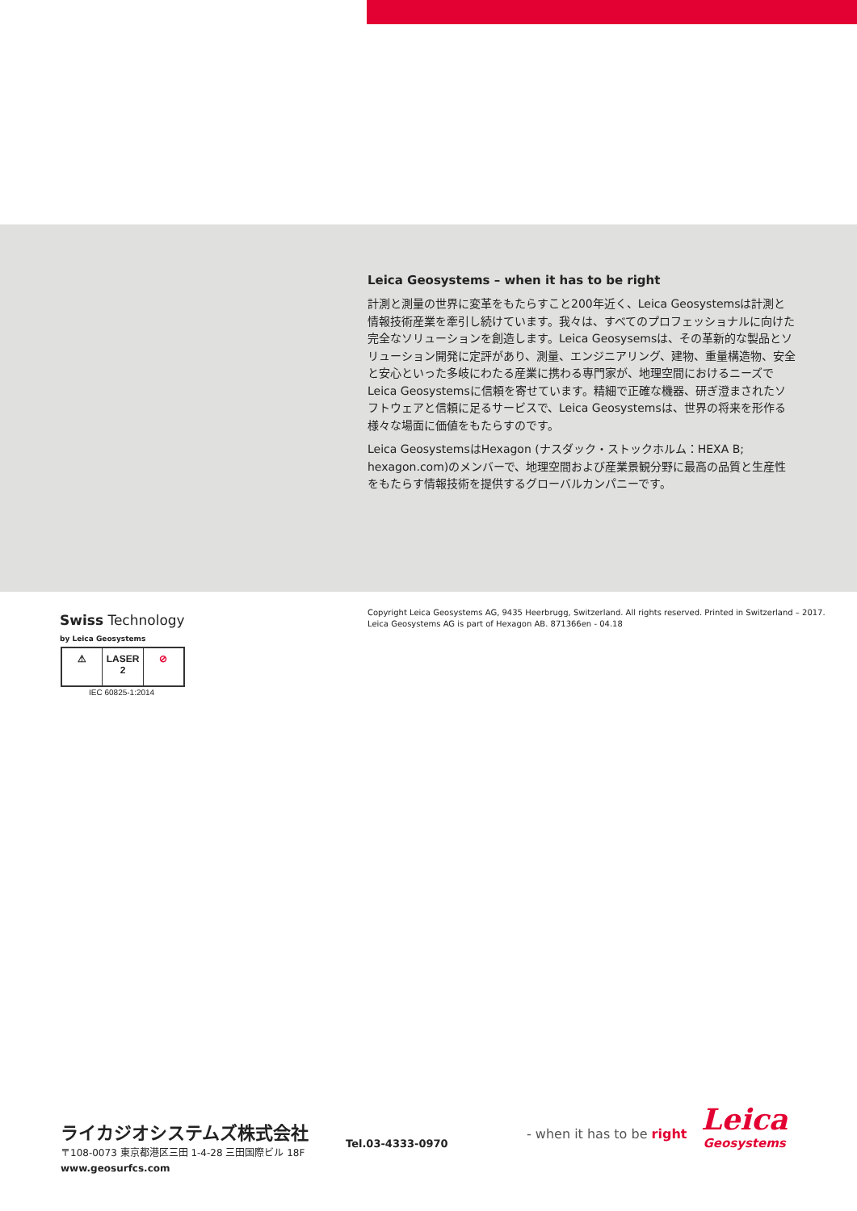Leica Geosystems – when it has to be right
計測と測量の世界に変革をもたらすこと200年近く、Leica Geosystemsは計測と情報技術産業を牽引し続けています。我々は、すべてのプロフェッショナルに向けた完全なソリューションを創造します。Leica Geosysemsは、その革新的な製品とソリューション開発に定評があり、測量、エンジニアリング、建物、重量構造物、安全と安心といった多岐にわたる産業に携わる専門家が、地理空間におけるニーズでLeica Geosystemsに信頼を寄せています。精細で正確な機器、研ぎ澄まされたソフトウェアと信頼に足るサービスで、Leica Geosystemsは、世界の将来を形作る様々な場面に価値をもたらすのです。
Leica GeosystemsはHexagon (ナスダック・ストックホルム：HEXA B; hexagon.com)のメンバーで、地理空間および産業景観分野に最高の品質と生産性をもたらす情報技術を提供するグローバルカンパニーです。
Swiss Technology
by Leica Geosystems
⚠ LASER
2
⊘
IEC 60825-1:2014
Copyright Leica Geosystems AG, 9435 Heerbrugg, Switzerland. All rights reserved. Printed in Switzerland – 2017.
Leica Geosystems AG is part of Hexagon AB. 871366en - 04.18
ライカジオシステムズ株式会社
〒108-0073 東京都港区三田 1-4-28 三田国際ビル 18F
www.geosurfcs.com
Tel.03-4333-0970
- when it has to be right
Leica
Geosystems